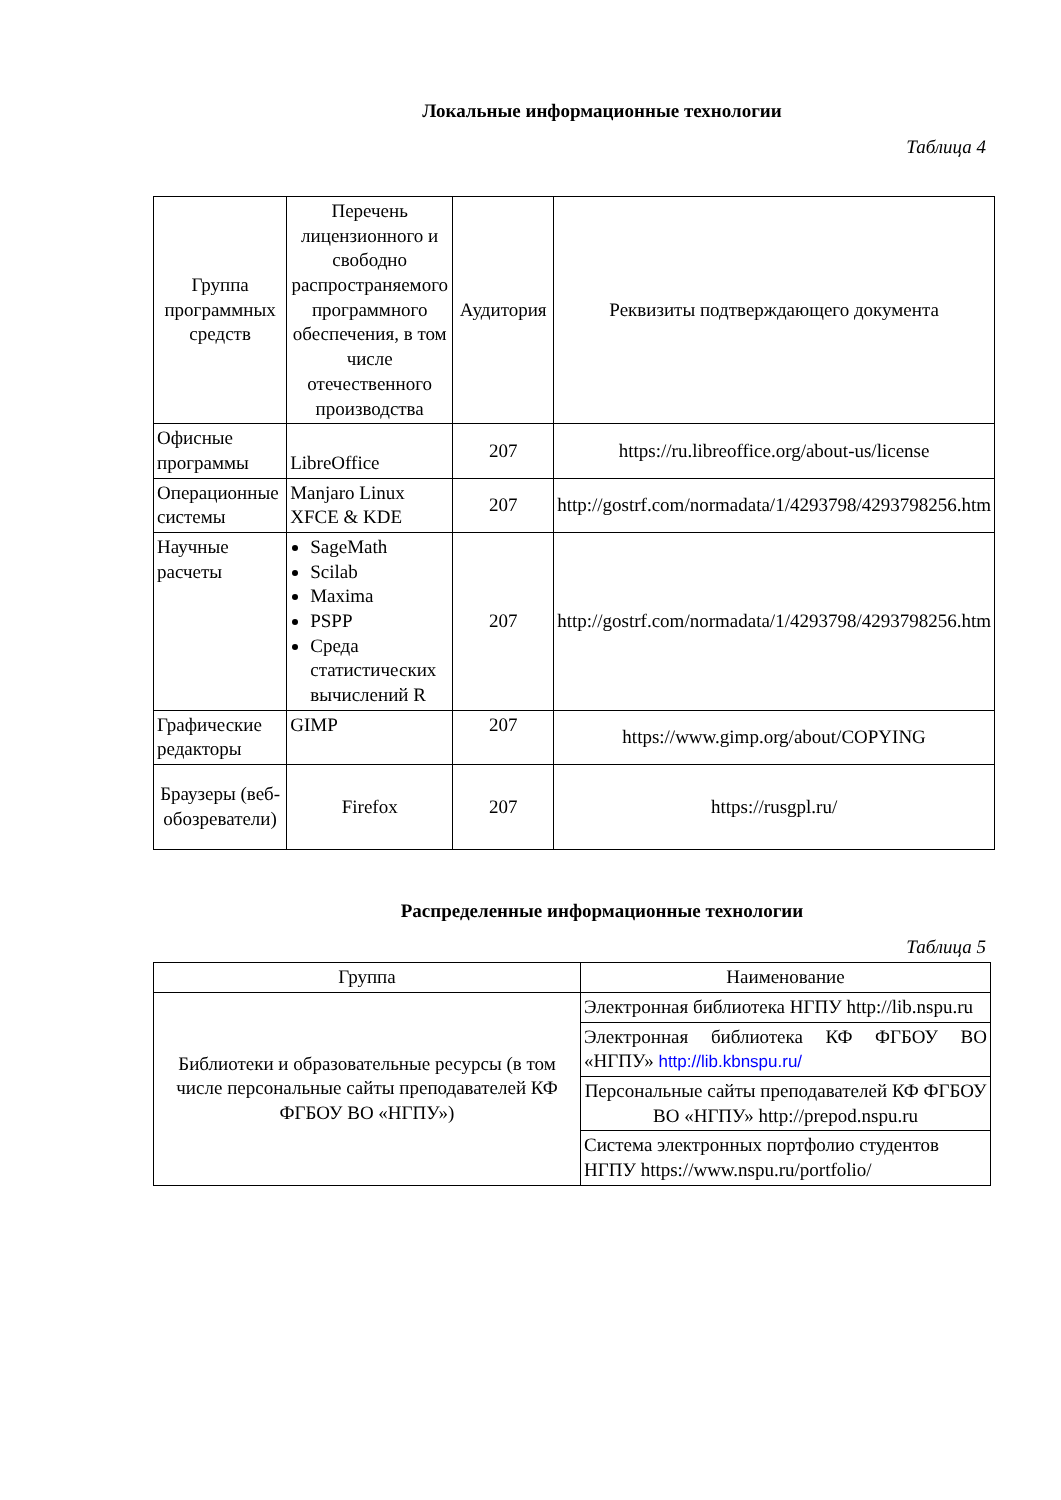Локальные информационные технологии
Таблица 4
| Группа программных средств | Перечень лицензионного и свободно распространяемого программного обеспечения, в том числе отечественного производства | Аудитория | Реквизиты подтверждающего документа |
| --- | --- | --- | --- |
| Офисные программы | LibreOffice | 207 | https://ru.libreoffice.org/about-us/license |
| Операционные системы | Manjaro Linux XFCE & KDE | 207 | http://gostrf.com/normadata/1/4293798/4293798256.htm |
| Научные расчеты | SageMath Scilab Maxima PSPP Среда статистических вычислений R | 207 | http://gostrf.com/normadata/1/4293798/4293798256.htm |
| Графические редакторы | GIMP | 207 | https://www.gimp.org/about/COPYING |
| Браузеры (веб-обозреватели) | Firefox | 207 | https://rusgpl.ru/ |
Распределенные информационные технологии
Таблица 5
| Группа | Наименование |
| --- | --- |
| Библиотеки и образовательные ресурсы (в том числе персональные сайты преподавателей КФ ФГБОУ ВО «НГПУ») | Электронная библиотека НГПУ http://lib.nspu.ru |
| | Электронная библиотека КФ ФГБОУ ВО «НГПУ» http://lib.kbnspu.ru/ |
| | Персональные сайты преподавателей КФ ФГБОУ ВО «НГПУ» http://prepod.nspu.ru |
| | Система электронных портфолио студентов НГПУ https://www.nspu.ru/portfolio/ |